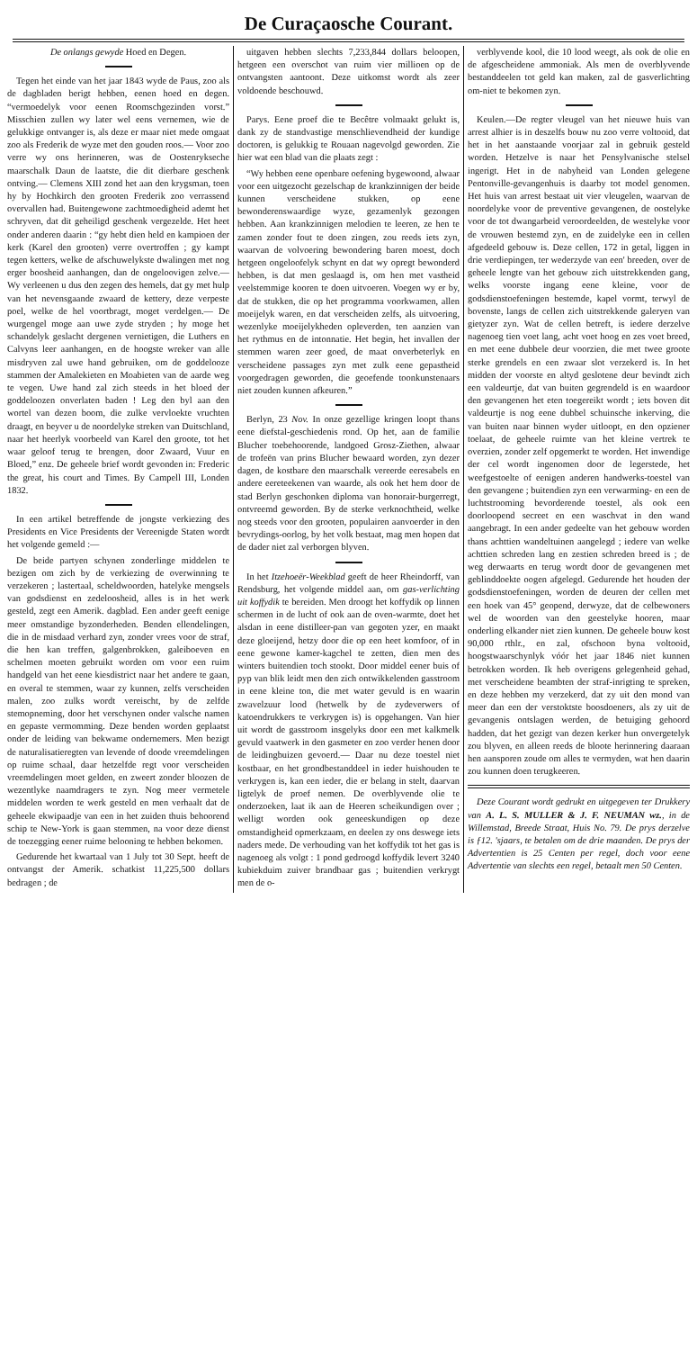De Curaçaosche Courant.
De onlangs gewyde Hoed en Degen.
Tegen het einde van het jaar 1843 wyde de Paus, zoo als de dagbladen berigt hebben, eenen hoed en degen. “vermoedelyk voor eenen Roomschgezinden vorst.” Misschien zullen wy later wel eens vernemen, wie de gelukkige ontvanger is, als deze er maar niet mede omgaat zoo als Frederik de wyze met den gouden roos.— Voor zoo verre wy ons herinneren, was de Oostenrykseche maarschalk Daun de laatste, die dit dierbare geschenk ontving.— Clemens XIII zond het aan den krygsman, toen hy by Hochkirch den grooten Frederik zoo verrassend overvallen had. Buitengewone zachtmoedigheid ademt het schryven, dat dit geheiligd geschenk vergezelde. Het heet onder anderen daarin : “gy hebt dien held en kampioen der kerk (Karel den grooten) verre overtroffen ; gy kampt tegen ketters, welke de afschuwelykste dwalingen met nog erger boosheid aanhangen, dan de ongeloovigen zelve.— Wy verleenen u dus den zegen des hemels, dat gy met hulp van het nevensgaande zwaard de kettery, deze verpeste poel, welke de hel voortbragt, moget verdelgen.— De wurgengel moge aan uwe zyde stryden ; hy moge het schandelyk geslacht dergenen vernietigen, die Luthers en Calvyns leer aanhangen, en de hoogste wreker van alle misdryven zal uwe hand gebruiken, om de goddelooze stammen der Amalekieten en Moabieten van de aarde weg te vegen. Uwe hand zal zich steeds in het bloed der goddeloozen onverlaten baden ! Leg den byl aan den wortel van dezen boom, die zulke vervloekte vruchten draagt, en beyver u de noordelyke streken van Duitschland, naar het heerlyk voorbeeld van Karel den groote, tot het waar geloof terug te brengen, door Zwaard, Vuur en Bloed,” enz. De geheele brief wordt gevonden in: Frederic the great, his court and Times. By Campell III, Londen 1832.
In een artikel betreffende de jongste verkiezing des Presidents en Vice Presidents der Vereenigde Staten wordt het volgende gemeld :—
De beide partyen schynen zonderlinge middelen te bezigen om zich by de verkiezing de overwinning te verzekeren ; lastertaal, scheldwoorden, hatelyke mengsels van godsdienst en zedeloosheid, alles is in het werk gesteld, zegt een Amerik. dagblad. Een ander geeft eenige meer omstandige byzonderheden. Benden ellendelingen, die in de misdaad verhard zyn, zonder vrees voor de straf, die hen kan treffen, galgenbrokken, galeiboeven en schelmen moeten gebruikt worden om voor een ruim handgeld van het eene kiesdistrict naar het andere te gaan, en overal te stemmen, waar zy kunnen, zelfs verscheiden malen, zoo zulks wordt vereischt, by de zelfde stemopneming, door het verschynen onder valsche namen en gepaste vermomming. Deze benden worden geplaatst onder de leiding van bekwame ondernemers. Men bezigt de naturalisatieregten van levende of doode vreemdelingen op ruime schaal, daar hetzelfde regt voor verscheiden vreemdelingen moet gelden, en zweert zonder bloozen de wezentlyke naamdragers te zyn. Nog meer vermetele middelen worden te werk gesteld en men verhaalt dat de geheele ekwipaadje van een in het zuiden thuis behoorend schip te New-York is gaan stemmen, na voor deze dienst de toezegging eener ruime belooning te hebben bekomen.
Gedurende het kwartaal van 1 July tot 30 Sept. heeft de ontvangst der Amerik. schatkist 11,225,500 dollars bedragen ; de
uitgaven hebben slechts 7,233,844 dollars beloopen, hetgeen een overschot van ruim vier millioen op de ontvangsten aantoont. Deze uitkomst wordt als zeer voldoende beschouwd.
Parys. Eene proef die te Becêtre volmaakt gelukt is, dank zy de standvastige menschlievendheid der kundige doctoren, is gelukkig te Rouaan nagevolgd geworden. Zie hier wat een blad van die plaats zegt :
“Wy hebben eene openbare oefening bygewoond, alwaar voor een uitgezocht gezelschap de krankzinnigen der beide kunnen verscheidene stukken, op eene bewonderenswaardige wyze, gezamenlyk gezongen hebben. Aan krankzinnigen melodien te leeren, ze hen te zamen zonder fout te doen zingen, zou reeds iets zyn, waarvan de volvoering bewondering baren moest, doch hetgeen ongeloofelyk schynt en dat wy opregt bewonderd hebben, is dat men geslaagd is, om hen met vastheid veelstemmige kooren te doen uitvoeren. Voegen wy er by, dat de stukken, die op het programma voorkwamen, allen moeijelyk waren, en dat verscheiden zelfs, als uitvoering, wezenlyke moeijelykheden opleverden, ten aanzien van het rythmus en de intonnatie. Het begin, het invallen der stemmen waren zeer goed, de maat onverbeterlyk en verscheidene passages zyn met zulk eene gepastheid voorgedragen geworden, die geoefende toonkunstenaars niet zouden kunnen afkeuren.”
Berlyn, 23 Nov. In onze gezellige kringen loopt thans eene diefstal-geschiedenis rond. Op het, aan de familie Blucher toebehoorende, landgoed Grosz-Ziethen, alwaar de trofeën van prins Blucher bewaard worden, zyn dezer dagen, de kostbare den maarschalk vereerde eeresabels en andere eereteekenen van waarde, als ook het hem door de stad Berlyn geschonken diploma van honorair-burgerregt, ontvreemd geworden. By de sterke verknochtheid, welke nog steeds voor den grooten, populairen aanvoerder in den bevrydings-oorlog, by het volk bestaat, mag men hopen dat de dader niet zal verborgen blyven.
In het Itzehoeër-Weekblad geeft de heer Rheindorff, van Rendsburg, het volgende middel aan, om gas-verlichting uit koffydik te bereiden. Men droogt het koffydik op linnen schermen in de lucht of ook aan de oven-warmte, doet het alsdan in eene distilleer-pan van gegoten yzer, en maakt deze gloeijend, hetzy door die op een heet komfoor, of in eene gewone kamer-kagchel te zetten, dien men des winters buitendien toch stookt. Door middel eener buis of pyp van blik leidt men den zich ontwikkelenden gasstroom in eene kleine ton, die met water gevuld is en waarin zwavelzuur lood (hetwelk by de zydeverwers of katoendrukkers te verkrygen is) is opgehangen. Van hier uit wordt de gasstroom insgelyks door een met kalkmelk gevuld vaatwerk in den gasmeter en zoo verder henen door de leidingbuizen gevoerd.— Daar nu deze toestel niet kostbaar, en het grondbestanddeel in ieder huishouden te verkrygen is, kan een ieder, die er belang in stelt, daarvan ligtelyk de proef nemen. De overblyvende olie te onderzoeken, laat ik aan de Heeren scheikundigen over ; welligt worden ook geneeskundigen op deze omstandigheid opmerkzaam, en deelen zy ons deswege iets naders mede. De verhouding van het koffydik tot het gas is nagenoeg als volgt : 1 pond gedroogd koffydik levert 3240 kubiekduim zuiver brandbaar gas ; buitendien verkrygt men de o-
verblyvende kool, die 10 lood weegt, als ook de olie en de afgescheidene ammoniak. Als men de overblyvende bestanddeelen tot geld kan maken, zal de gasverlichting om-niet te bekomen zyn.
Keulen.—De regter vleugel van het nieuwe huis van arrest alhier is in deszelfs bouw nu zoo verre voltooid, dat het in het aanstaande voorjaar zal in gebruik gesteld worden. Hetzelve is naar het Pensylvanische stelsel ingerigt. Het in de nabyheid van Londen gelegene Pentonville-gevangenhuis is daarby tot model genomen. Het huis van arrest bestaat uit vier vleugelen, waarvan de noordelyke voor de preventive gevangenen, de oostelyke voor de tot dwangarbeid veroordeelden, de westelyke voor de vrouwen bestemd zyn, en de zuidelyke een in cellen afgedeeld gebouw is. Deze cellen, 172 in getal, liggen in drie verdiepingen, ter wederzyde van een' breeden, over de geheele lengte van het gebouw zich uitstrekkenden gang, welks voorste ingang eene kleine, voor de godsdienstoefeningen bestemde, kapel vormt, terwyl de bovenste, langs de cellen zich uitstrekkende galeryen van gietyzer zyn. Wat de cellen betreft, is iedere derzelve nagenoeg tien voet lang, acht voet hoog en zes voet breed, en met eene dubbele deur voorzien, die met twee groote sterke grendels en een zwaar slot verzekerd is. In het midden der voorste en altyd geslotene deur bevindt zich een valdeurtje, dat van buiten gegrendeld is en waardoor den gevangenen het eten toegereikt wordt ; iets boven dit valdeurtje is nog eene dubbel schuinsche inkerving, die van buiten naar binnen wyder uitloopt, en den opziener toelaat, de geheele ruimte van het kleine vertrek te overzien, zonder zelf opgemerkt te worden. Het inwendige der cel wordt ingenomen door de legerstede, het weefgestoelte of eenigen anderen handwerks-toestel van den gevangene ; buitendien zyn een verwarming- en een de luchtstrooming bevorderende toestel, als ook een doorloopend secreet en een waschvat in den wand aangebragt. In een ander gedeelte van het gebouw worden thans achttien wandeltuinen aangelegd ; iedere van welke achttien schreden lang en zestien schreden breed is ; de weg derwaarts en terug wordt door de gevangenen met geblinddoekte oogen afgelegd. Gedurende het houden der godsdienstoefeningen, worden de deuren der cellen met een hoek van 45° geopend, derwyze, dat de celbewoners wel de woorden van den geestelyke hooren, maar onderling elkander niet zien kunnen. De geheele bouw kost 90,000 rthlr., en zal, ofschoon byna voltooid, hoogstwaarschynlyk vóór het jaar 1846 niet kunnen betrokken worden. Ik heb overigens gelegenheid gehad, met verscheidene beambten der straf-inrigting te spreken, en deze hebben my verzekerd, dat zy uit den mond van meer dan een der verstoktste boosdoeners, als zy uit de gevangenis ontslagen werden, de betuiging gehoord hadden, dat het gezigt van dezen kerker hun onvergetelyk zou blyven, en alleen reeds de bloote herinnering daaraan hen aansporen zoude om alles te vermyden, wat hen daarin zou kunnen doen terugkeeren.
Deze Courant wordt gedrukt en uitgegeven ter Drukkery van A. L. S. MULLER & J. F. NEUMAN wz., in de Willemstad, Breede Straat, Huis No. 79. De prys derzelve is ƒ12. 'sjaars, te betalen om de drie maanden. De prys der Advertentien is 25 Centen per regel, doch voor eene Advertentie van slechts een regel, betaalt men 50 Centen.